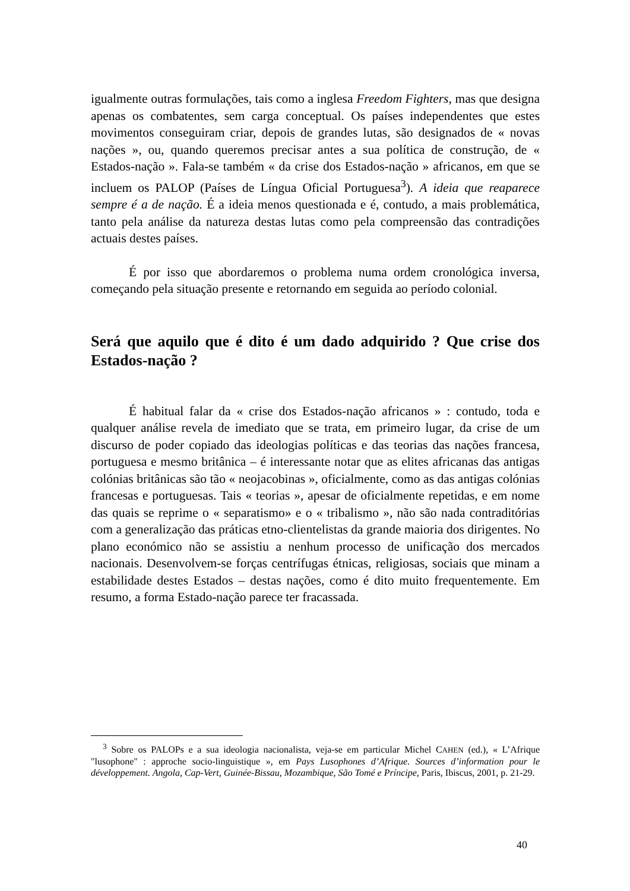igualmente outras formulações, tais como a inglesa Freedom Fighters, mas que designa apenas os combatentes, sem carga conceptual. Os países independentes que estes movimentos conseguiram criar, depois de grandes lutas, são designados de « novas nações », ou, quando queremos precisar antes a sua política de construção, de « Estados-nação ». Fala-se também « da crise dos Estados-nação » africanos, em que se incluem os PALOP (Países de Língua Oficial Portuguesa<sup>3</sup>). A ideia que reaparece sempre é a de nação. É a ideia menos questionada e é, contudo, a mais problemática, tanto pela análise da natureza destas lutas como pela compreensão das contradições actuais destes países.
É por isso que abordaremos o problema numa ordem cronológica inversa, começando pela situação presente e retornando em seguida ao período colonial.
Será que aquilo que é dito é um dado adquirido ? Que crise dos Estados-nação ?
É habitual falar da « crise dos Estados-nação africanos » : contudo, toda e qualquer análise revela de imediato que se trata, em primeiro lugar, da crise de um discurso de poder copiado das ideologias políticas e das teorias das nações francesa, portuguesa e mesmo britânica – é interessante notar que as elites africanas das antigas colónias britânicas são tão « neojacobinas », oficialmente, como as das antigas colónias francesas e portuguesas. Tais « teorias », apesar de oficialmente repetidas, e em nome das quais se reprime o « separatismo» e o « tribalismo », não são nada contraditórias com a generalização das práticas etno-clientelistas da grande maioria dos dirigentes. No plano económico não se assistiu a nenhum processo de unificação dos mercados nacionais. Desenvolvem-se forças centrífugas étnicas, religiosas, sociais que minam a estabilidade destes Estados – destas nações, como é dito muito frequentemente. Em resumo, a forma Estado-nação parece ter fracassada.
<sup>3</sup> Sobre os PALOPs e a sua ideologia nacionalista, veja-se em particular Michel CAHEN (ed.), « L’Afrique "lusophone" : approche socio-linguistique », em Pays Lusophones d’Afrique. Sources d’information pour le développement. Angola, Cap-Vert, Guinée-Bissau, Mozambique, São Tomé e Príncipe, Paris, Ibiscus, 2001, p. 21-29.
40